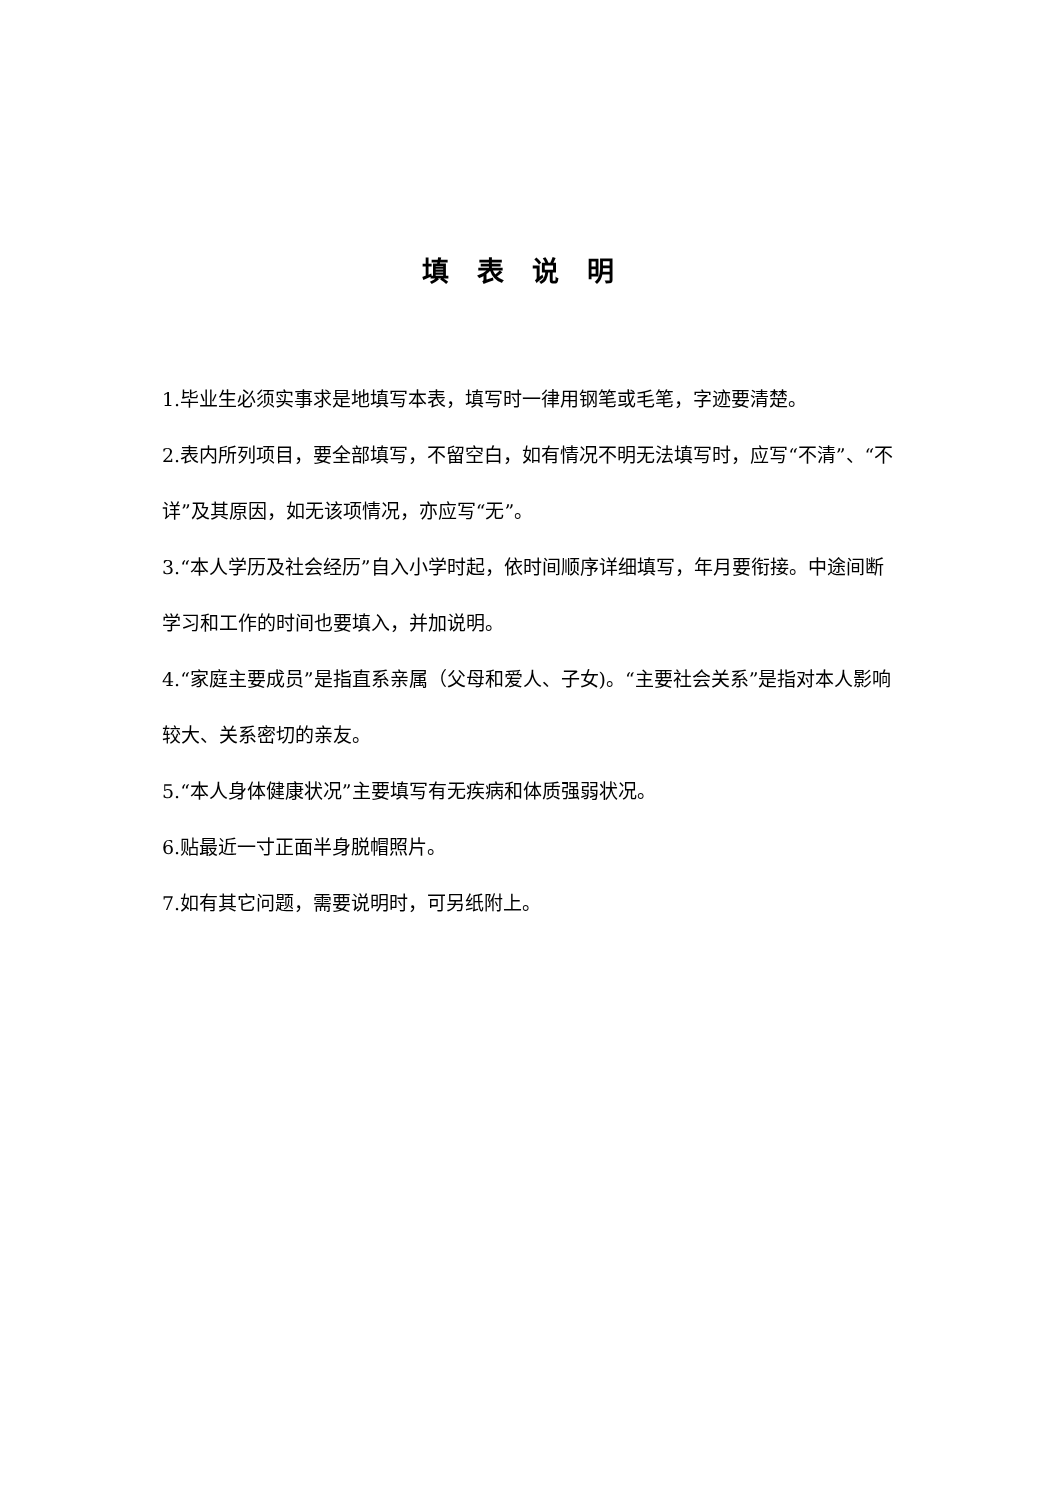填表说明
1.毕业生必须实事求是地填写本表，填写时一律用钢笔或毛笔，字迹要清楚。
2.表内所列项目，要全部填写，不留空白，如有情况不明无法填写时，应写“不清”、“不详”及其原因，如无该项情况，亦应写“无”。
3.“本人学历及社会经历”自入小学时起，依时间顺序详细填写，年月要衔接。中途间断学习和工作的时间也要填入，并加说明。
4.“家庭主要成员”是指直系亲属（父母和爱人、子女)。“主要社会关系”是指对本人影响较大、关系密切的亲友。
5.“本人身体健康状况”主要填写有无疾病和体质强弱状况。
6.贴最近一寸正面半身脱帽照片。
7.如有其它问题，需要说明时，可另纸附上。